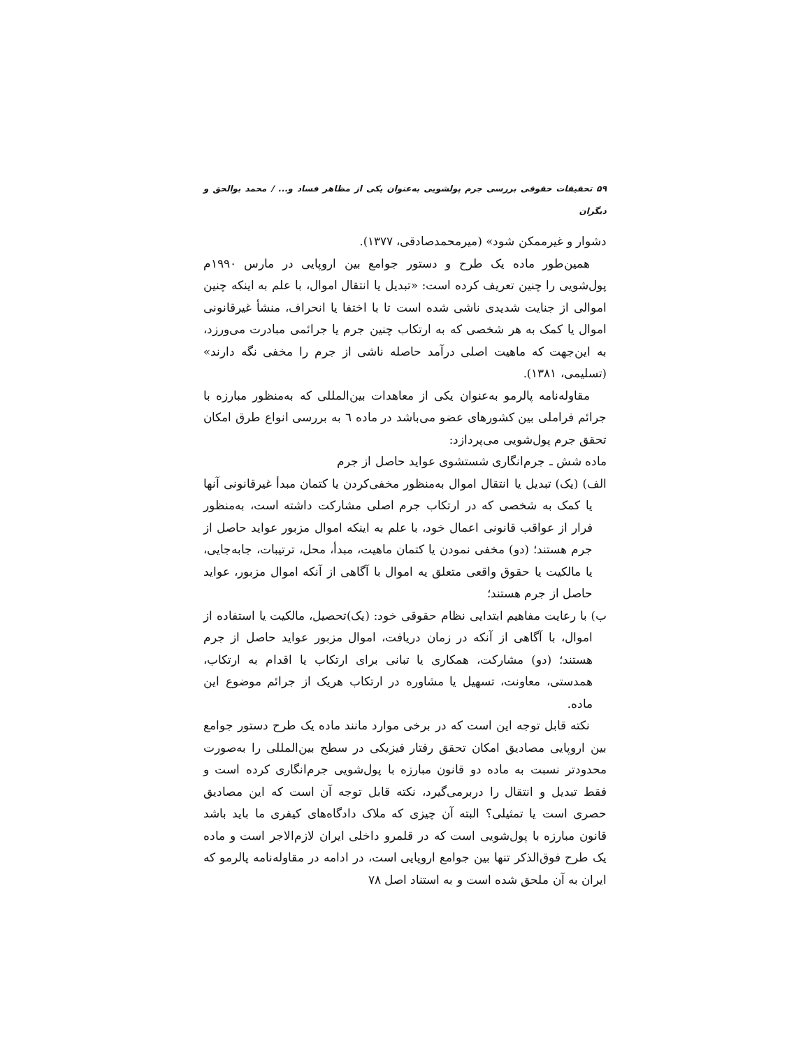۵۹ تحقیقات حقوقی بررسی جرم پولشویی به‌عنوان یکی از مظاهر فساد و... / محمد بوالحق و دیگران
دشوار و غیرممکن شود» (میرمحمدصادقی، ۱۳۷۷).
همین‌طور ماده یک طرح و دستور جوامع بین اروپایی در مارس ۱۹۹۰م پول‌شویی را چنین تعریف کرده است: «تبدیل یا انتقال اموال، با علم به اینکه چنین اموالی از جنایت شدیدی ناشی شده است تا با اختفا یا انحراف، منشأ غیرقانونی اموال یا کمک به هر شخصی که به ارتکاب چنین جرم یا جرائمی مبادرت می‌ورزد، به این‌جهت که ماهیت اصلی درآمد حاصله ناشی از جرم را مخفی نگه دارند» (تسلیمی، ۱۳۸۱).
مقاوله‌نامه پالرمو به‌عنوان یکی از معاهدات بین‌المللی که به‌منظور مبارزه با جرائم فراملی بین کشورهای عضو می‌باشد در ماده ٦ به بررسی انواع طرق امکان تحقق جرم پول‌شویی می‌پردازد:
ماده شش ـ جرم‌انگاری شستشوی عواید حاصل از جرم
الف) (یک) تبدیل یا انتقال اموال به‌منظور مخفی‌کردن یا کتمان مبدأ غیرقانونی آنها یا کمک به شخصی که در ارتکاب جرم اصلی مشارکت داشته است، به‌منظور فرار از عواقب قانونی اعمال خود، با علم به اینکه اموال مزبور عواید حاصل از جرم هستند؛ (دو) مخفی نمودن یا کتمان ماهیت، مبدأ، محل، ترتیبات، جابه‌جایی، یا مالکیت یا حقوق واقعی متعلق یه اموال با آگاهی از آنکه اموال مزبور، عواید حاصل از جرم هستند؛
ب) با رعایت مفاهیم ابتدایی نظام حقوقی خود: (یک)تحصیل، مالکیت یا استفاده از اموال، با آگاهی از آنکه در زمان دریافت، اموال مزبور عواید حاصل از جرم هستند؛ (دو) مشارکت، همکاری یا تبانی برای ارتکاب یا اقدام به ارتکاب، همدستی، معاونت، تسهیل یا مشاوره در ارتکاب هریک از جرائم موضوع این ماده.
نکته قابل توجه این است که در برخی موارد مانند ماده یک طرح دستور جوامع بین اروپایی مصادیق امکان تحقق رفتار فیزیکی در سطح بین‌المللی را به‌صورت محدودتر نسبت به ماده دو قانون مبارزه با پول‌شویی جرم‌انگاری کرده است و فقط تبدیل و انتقال را دربرمی‌گیرد، نکته قابل توجه آن است که این مصادیق حصری است یا تمثیلی؟ البته آن چیزی که ملاک دادگاه‌های کیفری ما باید باشد قانون مبارزه با پول‌شویی است که در قلمرو داخلی ایران لازم‌الاجر است و ماده یک طرح فوق‌الذکر تنها بین جوامع اروپایی است، در ادامه در مقاوله‌نامه پالرمو که ایران به آن ملحق شده است و به استناد اصل ۷۸